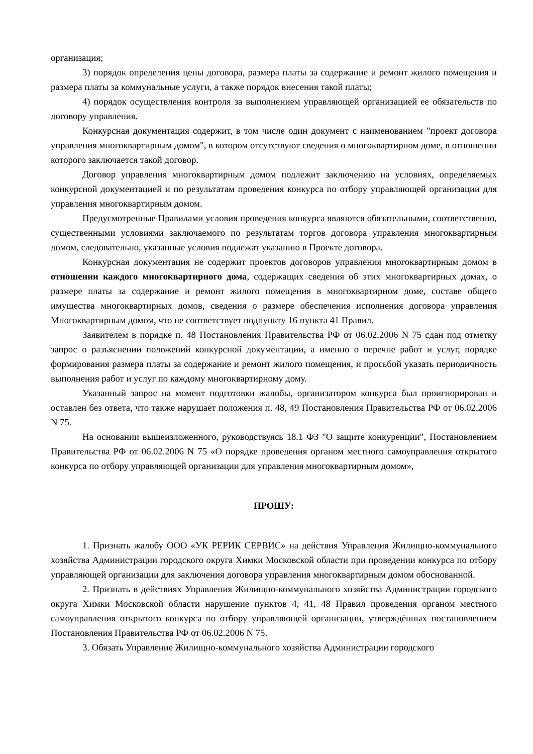организация;
3) порядок определения цены договора, размера платы за содержание и ремонт жилого помещения и размера платы за коммунальные услуги, а также порядок внесения такой платы;
4) порядок осуществления контроля за выполнением управляющей организацией ее обязательств по договору управления.
Конкурсная документация содержит, в том числе один документ с наименованием "проект договора управления многоквартирным домом", в котором отсутствуют сведения о многоквартирном доме, в отношении которого заключается такой договор.
Договор управления многоквартирным домом подлежит заключению на условиях, определяемых конкурсной документацией и по результатам проведения конкурса по отбору управляющей организации для управления многоквартирным домом.
Предусмотренные Правилами условия проведения конкурса являются обязательными, соответственно, существенными условиями заключаемого по результатам торгов договора управления многоквартирным домом, следовательно, указанные условия подлежат указанию в Проекте договора.
Конкурсная документация не содержит проектов договоров управления многоквартирным домом в отношении каждого многоквартирного дома, содержащих сведения об этих многоквартирных домах, о размере платы за содержание и ремонт жилого помещения в многоквартирном доме, составе общего имущества многоквартирных домов, сведения о размере обеспечения исполнения договора управления Многоквартирным домом, что не соответствует подпункту 16 пункта 41 Правил.
Заявителем в порядке п. 48 Постановления Правительства РФ от 06.02.2006 N 75 сдан под отметку запрос о разъяснении положений конкурсной документации, а именно о перечне работ и услуг, порядке формирования размера платы за содержание и ремонт жилого помещения, и просьбой указать периодичность выполнения работ и услуг по каждому многоквартирному дому.
Указанный запрос на момент подготовки жалобы, организатором конкурса был проигнорирован и оставлен без ответа, что также нарушает положения п. 48, 49 Постановления Правительства РФ от 06.02.2006 N 75.
На основании вышеизложенного, руководствуясь 18.1 ФЗ "О защите конкуренции", Постановлением Правительства РФ от 06.02.2006 N 75 «О порядке проведения органом местного самоуправления открытого конкурса по отбору управляющей организации для управления многоквартирным домом»,
ПРОШУ:
1. Признать жалобу ООО «УК РЕРИК СЕРВИС» на действия Управления Жилищно-коммунального хозяйства Администрации городского округа Химки Московской области при проведении конкурса по отбору управляющей организации для заключения договора управления многоквартирным домом обоснованной.
2. Признать в действиях Управления Жилищно-коммунального хозяйства Администрации городского округа Химки Московской области нарушение пунктов 4, 41, 48 Правил проведения органом местного самоуправления открытого конкурса по отбору управляющей организации, утверждённых постановлением Постановления Правительства РФ от 06.02.2006 N 75.
3. Обязать Управление Жилищно-коммунального хозяйства Администрации городского